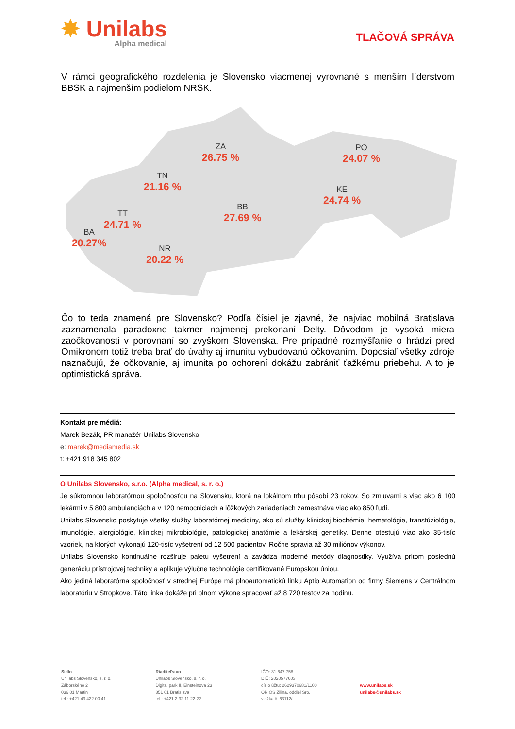✸ Unilabs
Alpha medical
TLAČOVÁ SPRÁVA
V rámci geografického rozdelenia je Slovensko viacmenej vyrovnané s menším líderstvom BBSK a najmenším podielom NRSK.
ZA
26.75 %
PO
24.07 %
TN
21.16 %
KE
24.74 %
BB
27.69 %
TT
24.71 %
BA
20.27%
NR
20.22 %
Čo to teda znamená pre Slovensko? Podľa čísiel je zjavné, že najviac mobilná Bratislava zaznamenala paradoxne takmer najmenej prekonaní Delty. Dôvodom je vysoká miera zaočkovanosti v porovnaní so zvyškom Slovenska. Pre prípadné rozmýšľanie o hrádzi pred Omikronom totiž treba brať do úvahy aj imunitu vybudovanú očkovaním. Doposiaľ všetky zdroje naznačujú, že očkovanie, aj imunita po ochorení dokážu zabrániť ťažkému priebehu. A to je optimistická správa.
Kontakt pre médiá:
Marek Bezák, PR manažér Unilabs Slovensko
e: marek@mediamedia.sk
t: +421 918 345 802
O Unilabs Slovensko, s.r.o. (Alpha medical, s. r. o.)
Je súkromnou laboratórnou spoločnosťou na Slovensku, ktorá na lokálnom trhu pôsobí 23 rokov. So zmluvami s viac ako 6 100 lekármi v 5 800 ambulanciách a v 120 nemocniciach a lôžkových zariadeniach zamestnáva viac ako 850 ľudí.
Unilabs Slovensko poskytuje všetky služby laboratórnej medicíny, ako sú služby klinickej biochémie, hematológie, transfúziológie, imunológie, alergiológie, klinickej mikrobiológie, patologickej anatómie a lekárskej genetiky. Denne otestujú viac ako 35-tisíc vzoriek, na ktorých vykonajú 120-tisíc vyšetrení od 12 500 pacientov. Ročne spravia až 30 miliónov výkonov.
Unilabs Slovensko kontinuálne rozširuje paletu vyšetrení a zavádza moderné metódy diagnostiky. Využíva pritom poslednú generáciu prístrojovej techniky a aplikuje výlučne technológie certifikované Európskou úniou.
Ako jediná laboratórna spoločnosť v strednej Európe má plnoautomatickú linku Aptio Automation od firmy Siemens v Centrálnom laboratóriu v Stropkove. Táto linka dokáže pri plnom výkone spracovať až 8 720 testov za hodinu.
Sídlo
Unilabs Slovensko, s. r. o.
Záborského 2
036 01 Martin
tel.: +421 43 422 00 41
Riaditeľstvo
Unilabs Slovensko, s. r. o.
Digital park II, Einsteinova 23
851 01 Bratislava
tel.: +421 2 32 11 22 22
IČO: 31 647 758
DIČ: 2020577603
číslo účtu: 2629370681/1100
OR OS Žilina, oddiel Sro,
vložka č. 63112/L
www.unilabs.sk
unilabs@unilabs.sk